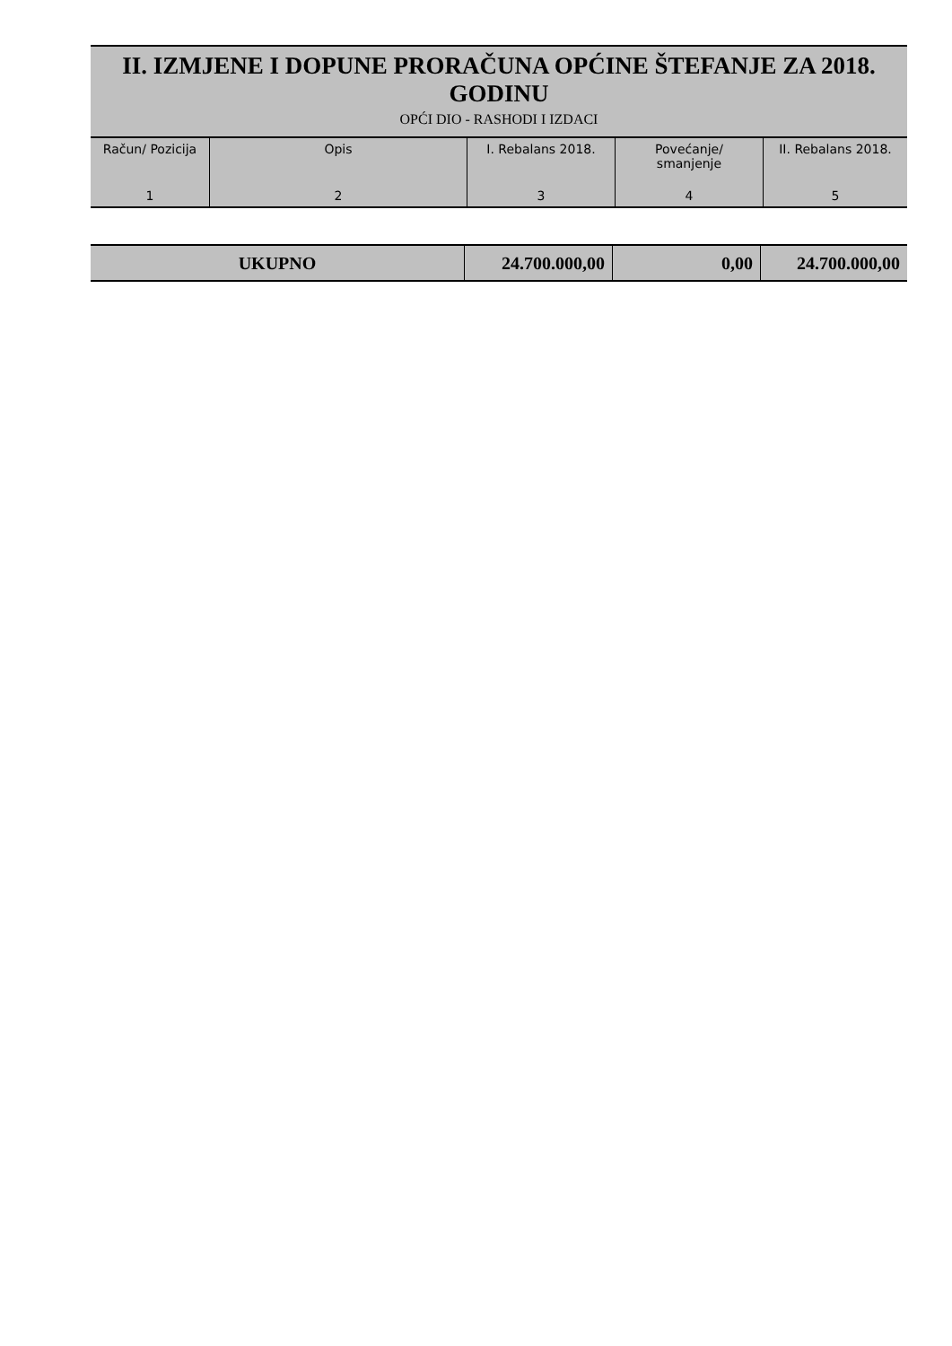II. IZMJENE I DOPUNE PRORAČUNA OPĆINE ŠTEFANJE ZA 2018. GODINU
OPĆI DIO - RASHODI I IZDACI
| Račun/ Pozicija | Opis | I. Rebalans 2018. | Povećanje/ smanjenje | II. Rebalans 2018. |
| --- | --- | --- | --- | --- |
| 1 | 2 | 3 | 4 | 5 |
| UKUPNO | 24.700.000,00 | 0,00 | 24.700.000,00 |